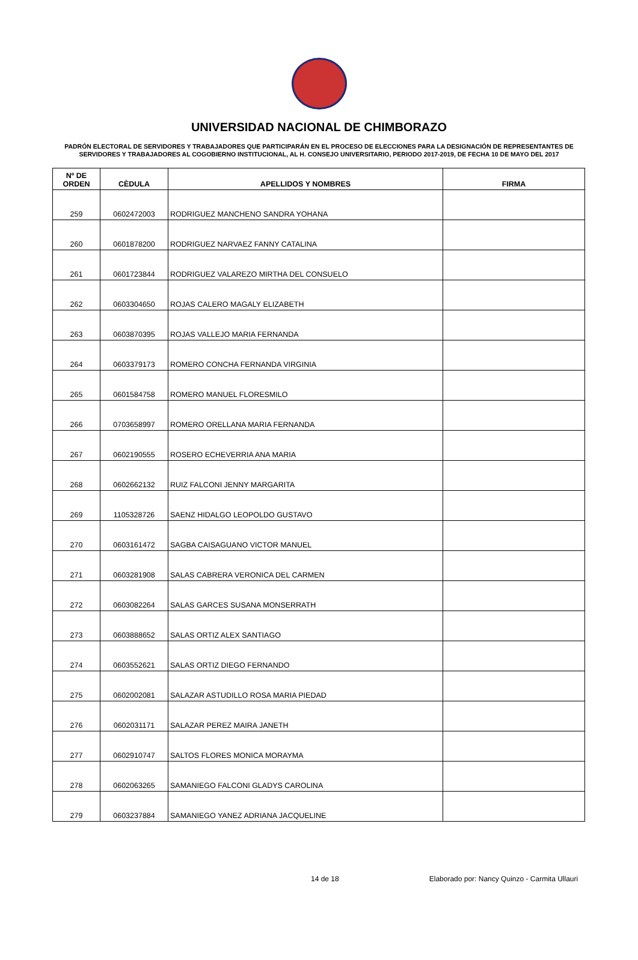UNIVERSIDAD NACIONAL DE CHIMBORAZO
PADRÓN ELECTORAL DE SERVIDORES Y TRABAJADORES QUE PARTICIPARÁN EN EL PROCESO DE ELECCIONES PARA LA DESIGNACIÓN DE REPRESENTANTES DE SERVIDORES Y TRABAJADORES AL COGOBIERNO INSTITUCIONAL, AL H. CONSEJO UNIVERSITARIO, PERIODO 2017-2019, DE FECHA 10 DE MAYO DEL 2017
| Nº DE ORDEN | CÈDULA | APELLIDOS Y NOMBRES | FIRMA |
| --- | --- | --- | --- |
| 259 | 0602472003 | RODRIGUEZ MANCHENO SANDRA YOHANA | |
| 260 | 0601878200 | RODRIGUEZ NARVAEZ FANNY CATALINA | |
| 261 | 0601723844 | RODRIGUEZ VALAREZO MIRTHA DEL CONSUELO | |
| 262 | 0603304650 | ROJAS CALERO MAGALY ELIZABETH | |
| 263 | 0603870395 | ROJAS VALLEJO MARIA FERNANDA | |
| 264 | 0603379173 | ROMERO CONCHA FERNANDA VIRGINIA | |
| 265 | 0601584758 | ROMERO MANUEL FLORESMILO | |
| 266 | 0703658997 | ROMERO ORELLANA MARIA FERNANDA | |
| 267 | 0602190555 | ROSERO ECHEVERRIA ANA MARIA | |
| 268 | 0602662132 | RUIZ FALCONI JENNY MARGARITA | |
| 269 | 1105328726 | SAENZ HIDALGO LEOPOLDO GUSTAVO | |
| 270 | 0603161472 | SAGBA CAISAGUANO VICTOR MANUEL | |
| 271 | 0603281908 | SALAS CABRERA VERONICA DEL CARMEN | |
| 272 | 0603082264 | SALAS GARCES SUSANA MONSERRATH | |
| 273 | 0603888652 | SALAS ORTIZ ALEX SANTIAGO | |
| 274 | 0603552621 | SALAS ORTIZ DIEGO FERNANDO | |
| 275 | 0602002081 | SALAZAR ASTUDILLO ROSA MARIA PIEDAD | |
| 276 | 0602031171 | SALAZAR PEREZ MAIRA JANETH | |
| 277 | 0602910747 | SALTOS FLORES MONICA MORAYMA | |
| 278 | 0602063265 | SAMANIEGO FALCONI GLADYS CAROLINA | |
| 279 | 0603237884 | SAMANIEGO YANEZ ADRIANA JACQUELINE | |
14 de 18 Elaborado por: Nancy Quinzo - Carmita Ullauri